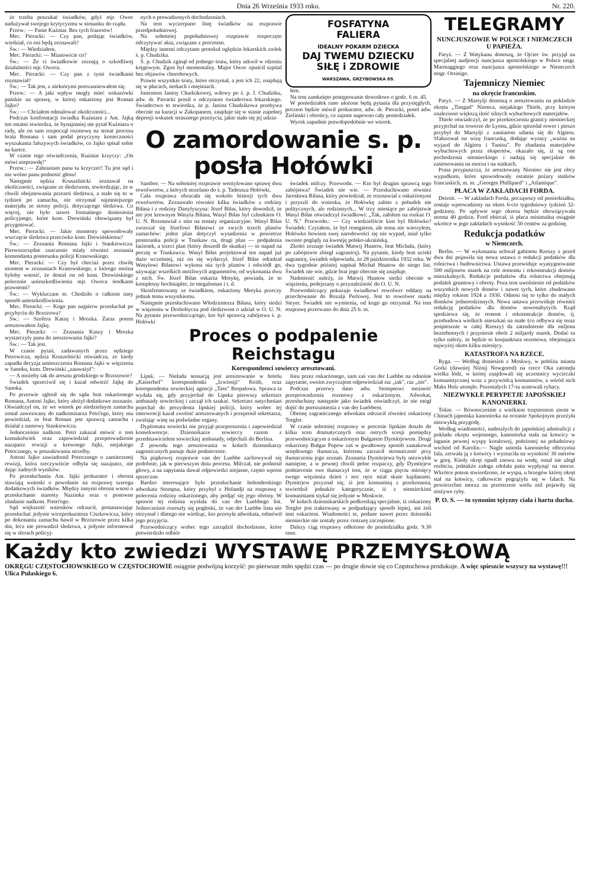Dnia 26 Września 1933 roku. Nr. 220.
że trzeba poszukać świadków, gdyż mjr. Owoc nadużywał swojego krytycyzmu w stosunku do rządu.
Przew.: — Panie Kuźniar. Bez tych frazesów!
Mec. Pieracki: — Czy pan, podając świadków, wiedział, co oni będą zeznawali?
Św.: — Wiedziałem.
Mec. Pieracki: — Mianowicie co?
Św.: — Że ci świadkowie zeznają o szkodliwej działalności mjr. Owoca.
Mec. Pieracki: — Czy pan z tymi świadkami rozmawiał?
Św.: — Tak jest, z niektórymi porozumiewałem się.
Przew.: — A jaki wpływ mogły mieć wskazówki pańskie na sprawę, w której oskarżony jest Roman Jajko?
Św.: — Chciałem odmalować okoliczności...
Podczas konfrontacji świadka Kuźniara z Ant. Jajką ten ostatni stwierdza, że bynajmniej nie pytał Kuźniara o rady, ale on sam rozpoczął rozmowę na temat procesu brata Romana i sam podał przyczyny konieczności wyszukania fałszywych świadków, co Jajko spisał sobie na kartce.
W czasie tego oświadczenia, Kuźniar krzyczy: „On mówi nieprawdę!"
Przew.: — Zabraniam panu tu krzyczeć! Tu jest sąd i nie wolno panu podnosić głosu!
Następnie sędzia Kruszelnicki zeznawał na okoliczności, związane ze śledztwem, stwierdzając, że w chwili obejmowania przezeń śledztwa, a stało się to w tydzień po zamachu, nie otrzymał najmniejszego materjału ze strony policji, dotyczącego śledztwa. Co więcej, nie było nawet formalnego doniesienia policyjnego, które kom. Drewiński obowiązany był przygotować.
Mec. Pieracki: — Jakie momenty spowodowały wszczęcie śledztwa przeciwko kom. Drewińskiemu?
Św.: — Zeznania Romana Jajki i Stankiewicza. Pierwszorzędne znaczenie miały również zeznania komendanta posterunku policji Krasowskiego.
Mec. Pieracki: — Czy był chociaż przez chwilę moment w zeznaniach Krasowskiego, z którego można byłoby wnosić, że dostał on od kom. Drewińskiego polecenie unieszkodliwienia mjr. Owoca środkami prawnemi?
Św.: — Wykluczam to. Chodziło o całkiem inny sposób unieszkodliwienia.
Mec. Pieracki: — Kogo pan najpierw przesłuchał po przybyciu do Brzozowa?
Św.: — Szofera Kaszę i Mrozka. Zaraz potem aresztowałem Jajkę.
Mec. Pieracki: — Zeznania Kaszy i Mrozka wystarczyły panu do aresztowania Jajki?
Św.: — Tak jest.
W czasie pytań, zadawanych przez sędziego Petrowicza, sędzia Kruszelnicki oświadcza, że kiedy zapadła decyzja umieszczenia Romana Jajki w więzieniu w Sanoku, kom. Drewiński „zauważył":
— A możeby tak do aresztu grodzkiego w Brzozowie?
Świadek sprzeciwił się i kazał odwieźć Jajkę do Sanoka.
Po przerwie zgłosił się do sądu brat oskarżonego Romana, Antoni Jajko, który złożył dodatkowe zeznanie. Oświadczył on, że we wtorek po niedzielnym zamachu został zawezwany do nadkomisarza Petri'ego, który mu powiedział, że brat Roman jest sprawcą zamachu i działał z namowy Stankiewicza.
Jednocześnie nadkom. Petri zakazał mówić o tem komukolwiek oraz zapowiedział przeprowadzenie nazajutrz rewizji u krewnego Jajki, niejakiego Potocznego, w poszukiwaniu strzelby.
Antoni Jajko zawiadomił Potocznego o zamierzonej rewizji, która rzeczywiście odbyła się nazajutrz, nie dając żadnych wyników.
Po przesłuchaniu Ant. Jajki prokurator i obrona stawiają wnioski o powołanie na rozprawę szeregu dodatkowych świadków. Między innymi obrona wnosi o przesłuchanie starosty Nazimka oraz o ponowne zbadanie nadkom. Pietri'ego.
Sąd większość wniosków odrzucił, postanawiając przesłuchać jedynie wiceprokuratora Ciszkowicza, który po dokonaniu zamachu bawił w Brzozowie przez kilka dni, lecz nie prowadził śledztwa, a jedynie informował się w sferach policyj-
nych o prowadzonych dochodzeniach.
Na tem wyczerpano listę świadków na rozprawie przedpołudniowej.
Na sobotniej popołudniowej rozprawie rozpoczęto odczytywać akta, związane z procesem.
Między innemi odczytano protokuł oględzin lekarskich zwłok ś. p. Chudzika.
Ś. p. Chudzik zginął od jednego śrutu, który utkwił w rdzeniu kręgowym. Zgon był momentalny. Major Owoc opuścił szpital bez objawów chorobowych.
Prawie wszystkie śruty, które otrzymał, a jest ich 22, znajdują się w płucach, nerkach i mięśniach.
Imieniem Janiny Chudzikowej, wdowy po ś. p. J. Chudziku, adw. dr. Pieracki prosił o odczytanie świadectwa lekarskiego. Świadectwo to stwierdza, że p. Janina Chudzikowa przebywa obecnie na kuracji w Zakopanem, znajduje się w stanie zupełnej depresji wskutek strasznego przeżycia, jakie stało się jej udzia-
FOSFATYNA
FALIERA
IDEALNY POKARM DZIECKA
DAJ TWEMU DZIECKU
SIŁĘ i ZDROWIE
WARSZAWA, GRZYBOWSKA 89.
łem.
Na tem zamknięto postępowanie dowodowe o godz. 6 m. 45.
W poniedziałek rano ułożone będą pytania dla przysięgłych, poczem będzie mówił prokurator, adw. dr. Pieracki, poseł adw. Zieliński i obrońcy, co zajmie napewno cały poniedziałek.
Wyrok zapadnie prawdopodobnie we wtorek.
O zamordowanie s. p. posła Hołówki
Sambor. — Na sobotniej rozprawie wentylowano sprawę dwu rewolwerów, z których strzelano do ś. p. Tadeusza Hołówki.
Cała rozprawa obracała się wokoło historji tych dwu rewolwerów. Zeznawało również kilku świadków z rodziny Biłasa i z rodziny Danyłyszyna: Józef Biłas, który dowodził, że nie jest krewnym Wasyla Biłasa, Wasyl Biłas był członkiem O. U. N. Rozmawiał z nim na tematy organizacyjne. Wasyl Biłas zwierzał się Józefowi Biłasowi ze swych trzech planów zamachów: jeden plan dotyczył wysadzenia w powietrze posterunku policji w Truskaw cu, drugi plan — podpalenia łazienek, a trzeci plan (który doszedł do skutku) — to napad na pocztę w Truskawcu. Wasyl Biłas projektował ten napad już dużo wcześniej, niż on się wydarzył. Józef Biłas odradzał Wasylowi Biłasowi wykona nia tych planów i odwiódł go, używając wszelkich możliwych argumentów, od wykonania dwu z nich. Św. Józef Biłas oskarża Motykę, powiada, że to kompletny hochstapler, że megaloman i t. d.
Skonfrontowany ze świadkiem, oskarżony Motyka przeczy jednak temu wszystkiemu.
Następnie przesłuchiwano Włodzimierza Biłasa, który siedzi w więzieniu w Drohobyczu pod śledztwem o udział w O. U. N. Na pytanie przewodniczącego, kto był sprawcą zabójstwa ś. p. Hołówki
świadek milczy. Przewodn. — Kto był drugim sprawcą tego zabójstwa? Świadek nie wie. — Przesłuchiwano również Jarosława Biłasa, który powiedział, że rozmawiał z oskarżonymi i przyszli do wniosku, że Hołówkę zabito z pobudek nie politycznych, ale rodzinnych... W trzy miesiące po zabójstwie Wasyl Biłas oświadczył świadkowi: „Tak, zabiłem na rozkaz O. U. N." Przewodn.: — Czy wiedzieliście kim był Hołówko? Świadek: Czytałem, że był renegatem, ale temu nie wierzyłem, Hołówko bowiem swej narodowości się nie wyparł, miał tylko swoiste poglądy na kwestję polsko-ukraińską.
Zkolei zeznaje świadek Matwij Hnatow, brat Michała, (który po zabójstwie zbiegł zagranicę). Na pytanie, kiedy brat uciekł zagranicę, świadek odpowiada, że 28 października 1932 roku. W dwa tygodnie później napisał Michał Hnatow do niego list. Świadek nie wie, gdzie brat jego obecnie się znajduje.
Nadmienić należy, że Matwij Hnatow siedzi obecnie w więzieniu, podejrzany o przynależność do O. U. N.
Przewodniczący pokazuje świadkowi rewolwer oddany na przechowanie do Rozalji Perlowej. Jest to rewolwer marki Steyer. Świadek nie wymienia, od kogo go otrzymał. Na tem rozprawę przerwano do dnia 25 b. m.
Proces o podpalenie Reichstagu
Korespondenci sowieccy aresztowani.
Lipsk. — Niełada sensacją jest aresztowanie w hotelu „Kaiserhof" korespondentki „Izwiestji" Keith, oraz korespondenta sowieckiej agencji „Tass" Berpałowa. Sprawa ta wydała się, gdy przyjechał do Lipska pierwszy sekretarz ambasady sowieckiej i zaczął ich szukać. Sekretarz natychmiast pojechał do prezydenta lipskiej policji, który wobec tej interwencji kazał zwolnić aresztowanych i przeprosił sekretarza, zwalając winę na podwładne organy.
Dyplomata sowiecki nie przyjął przeproszenia i zapowiedział konsekwencje. Dziennikarze sowieccy razem z przedstawicielem sowieckiej ambasady, odjechali do Berlina.
Z powodu tego aresztowania w kołach dziennikarzy zagranicznych panuje duże podniecenie.
Na piątkowej rozprawie van der Luebbe zachowywał się podobnie, jak w pierwszym dniu procesu. Milczał, nie podnosił głowy, a na zapytania dawał odpowiedzi niejasne, często wprost sprzeczne.
Bardzo interesujące było przesłuchanie holenderskiego adwokata Stompsa, który przybył z Holandji na rozprawę z polecenia rodziny oskarżonego, aby podjąć się jego obrony. W sprawie tej rodzina wysłała do van der Luebbego list. Jednocześnie rozeszły się pogłoski, że van der Luebbe listu nie otrzymał i dlatego nie wiedząc, kto przesyła adwokata, odmówił jego przyjęcia.
Przewodniczący wobec tego zarządził dochodzenie, które potwierdziło odbiór
listu przez oskarżonego, sam zaś van der Luebbe na odnośne zapytanie, swoim zwyczajem odpowiedział raz „tak", raz „nie".
Podczas przerwy dano adw. Stompsowi możność przeprowadzenia rozmowy z oskarżonym. Adwokat, przesłuchany następnie jako świadek oświadczył, że nie mógł dojść do porozumienia z van der Luebbem.
Obronę zagranicznego adwokata odrzucił również oskarżony Torgler.
W czasie sobotniej rozprawy w procesie lipskim doszło do kilku scen dramatycznych oraz ostrych scesji pomiędzy przewodniczącym a oskarżonym Bułgarem Dymitrjewem. Drugi oskarżony Bułgar Popow zaś w gwałtowny sposób zaatakował urzędowego tłumacza, któremu zarzucił stronniczość przy tłumaczeniu jego zeznań. Zeznania Dymitrjewa były niezwykle namiętne, a w pewnej chwili pełne rozpaczy, gdy Dymitrjew podniecenie swe tłumaczył tem, że w ciągu pięciu miesięcy swego więzienia dzień i noc ręce miał skute kajdanami. Dymitrjew przyznał się, iż jest komunistą z przekonania, stwierdził jednakże kategorycznie, iż z niemieckimi komunistami stykał się jedynie w Moskwie.
W kołach dziennikarskich podkreślają specjalnie, iż oskarżony Torgler jest traktowany w podpadający sposób lepiej, ani żeli inni oskarżeni. Wiadomości te, podane nawet przez dzienniki niemieckie nie zostały przez cenzurę zaczepione.
Dalszy ciąg rozprawy odłożono do poniedziałku godz. 9.30 rano.
TELEGRAMY
NUNCJUSZOWIE W POLSCE I NIEMCZECH U PAPIEŻA.
Paryż. — Z Watykanu donoszą, że Ojciec św. przyjął na specjalnej audjencji nuncjusza apostolskiego w Polsce msgr. Marmaggiego oraz nuncjusza apostolskiego w Niemczech msgr. Orsinigo.
Tajemniczy Niemiec
na okręcie francuskim.
Paryż. — Z Marsylji donoszą o aresztowaniu na pokładzie okrętu „Timgad" Niemca, niejakiego Thiele, przy którym znaleziono większą ilość silnych wybuchowych materjałów.
Thiele oświadczył, że po przekroczeniu granicy niemieckiej przyjechał na rowerze do Lyonu, gdzie sprzedał rower i pieszo przybył do Marsylji z zamiarem udania się do Algieru. Sfałszował on wizę francuską, dodając wyrazy „ważna na wyjazd do Algieru i Tunisu". Po zbadaniu materjałów wybuchowych przez ekspertów, okazało się, iż są one pochodzenia niemieckiego i nadają się specjalnie do zastosowania na morzu i na statkach.
Prasa przypuszcza, że aresztowany Niemiec nie jest obcy wypadkom, które spowodowały ostatnie pożary statków francuskich, m. in. „Georges Phillipard" i „Atlantique".
PŁACA W ZAKŁADACH FORDA.
Detroit. — W zakładach Forda, począwszy od poniedziałku, zostaje wprowadzony na okres 6-cio tygodniowy tydzień 32-godzinny. Po upływie tego okresu będzie obowiązywała norma 40 godzin. Ford obiecał, iż płaca minimalna osiągnie wkrótce w jego zakładach wysokość 50 centów za godzinę.
Redukcja podatków
w Niemczech.
Berlin. — W wykonaniu uchwał gabinetu Rzeszy z przed dwu dni pojawiła się nowa ustawa o redukcji podatków dla rolnictwa i budownictwa. Ustawa przewiduje wyasygnowanie 500 miljonów marek na cele remontu i rekonstrukcji domów mieszkalnych. Redukcje podatków dla rolnictwa obejmują podatek gruntowy i obroty. Poza tem uwolnienie od podatków wszystkich nowych domów i nawet tych, które zbudowano między rokiem 1924 a 1930. Odnosi się to tylko do małych domków jednorodzinnych. Nowa ustawa przewiduje również redukcję podatków dla domów nowonabytych. Rząd spodziewa się, że remont i rekonstrukcje domów, tj. przebudowa wielkich mieszkań na małe (co odbywa się teraz pośpiesznie w całej Rzeszy) da zatrudnienie dla miljona bezrobotnych i przyniesie obrót 2 miljardy marek. Dodać tu tylko należy, że będzie to konjunktura sezonowa, obejmująca najwyżej okres kilku miesięcy.
KATASTROFA NA RZECE.
Ryga. — Według doniesień z Moskwy, w pobliżu miasta Gorki (dawniej Niżnij Nowgorod) na rzece Oka zatonęła wielka łódź, w której znajdowali się uczestnicy wycieczki komunistycznej wraz z przywódcą komunistów, a wśród nich Maks Holz utonęło. Pozostałych 17-tu uratowali rybacy.
NIEZWYKŁE PERYPETJE JAPOŃSKIEJ KANONIERKI.
Tokio. — Równocześnie z wielkiem trzęsieniem ziemi w Chinach japońska kanonierka na oceanie Spokojnym przeżyła niezwykłą przygodę.
Według wiadomości, nadeszłych do japońskiej admiralicji z pokładu okrętu wojennego, kanonierka stała na kotwicy w lagunie pewnej wyspy koralowej, położonej na południowy wschód od Karolin.— Nagle uniosła kanonierkę olbrzymia fala, zerwała ją z kotwicy i wyrzuciła na wysokość 30 metrów w górę. Kiedy okręt opadł znowu na wodę, omal nie uległ rozbiciu, jednakże załoga zdołała pańa wypłynąć na morze. Wkrótce potem stwierdzono, że wyspa, u brzegów której okręt stał na kotwicy, całkowicie pogrążyła się w falach. Na powierzchni morza na przestrzeni wielu mil pojawiły się nieżywe ryby.
P. O. S. — to synonim tężyzny ciała i hartu ducha.
Każdy kto zwiedzi WYSTAWĘ PRZEMYSŁOWĄ
OKRĘGU CZĘSTOCHOWSKIEGO W CZĘSTOCHOWIE osiągnie podwójną korzyść: po pierwsze miło spędzi czas — po drugie dowie się co Częstochowa produkuje. A więc spieszcie wszyscy na wystawę!!! Ulica Pułaskiego 6.